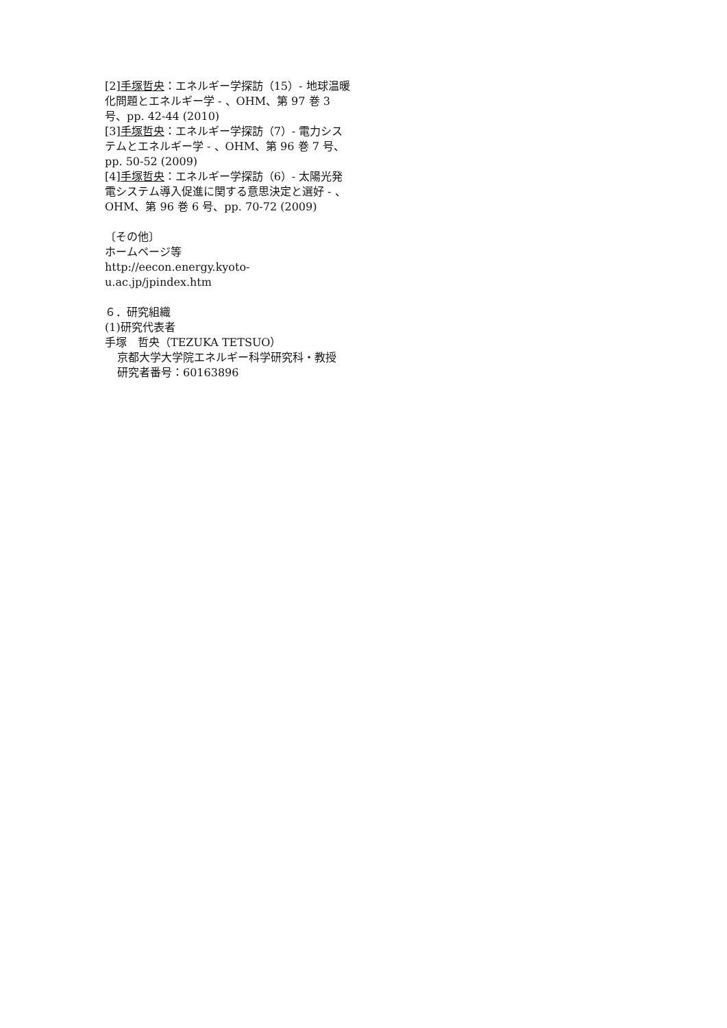[2]手塚哲央：エネルギー学探訪（15）- 地球温暖化問題とエネルギー学 - 、OHM、第 97 巻 3 号、pp. 42-44 (2010)
[3]手塚哲央：エネルギー学探訪（7）- 電力システムとエネルギー学 - 、OHM、第 96 巻 7 号、pp. 50-52 (2009)
[4]手塚哲央：エネルギー学探訪（6）- 太陽光発電システム導入促進に関する意思決定と選好 - 、OHM、第 96 巻 6 号、pp. 70-72 (2009)
〔その他〕
ホームページ等
http://eecon.energy.kyoto-u.ac.jp/jpindex.htm
６．研究組織
(1)研究代表者
手塚　哲央（TEZUKA TETSUO）
京都大学大学院エネルギー科学研究科・教授
研究者番号：60163896